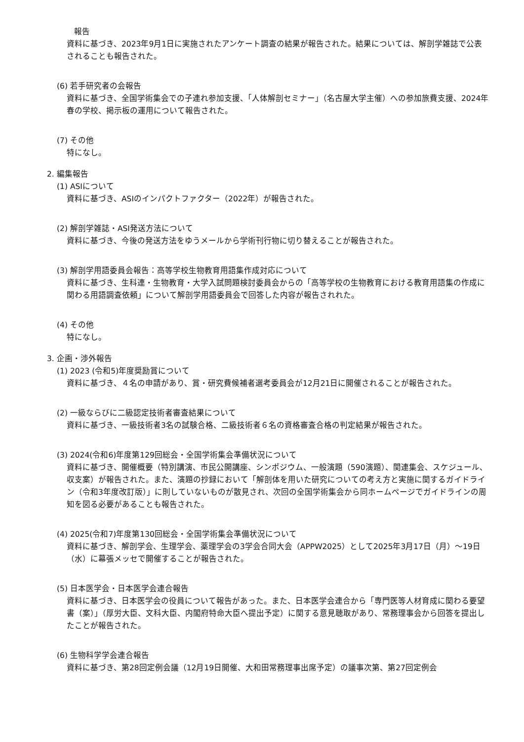報告
資料に基づき、2023年9月1日に実施されたアンケート調査の結果が報告された。結果については、解剖学雑誌で公表されることも報告された。
(6) 若手研究者の会報告
資料に基づき、全国学術集会での子連れ参加支援、「人体解剖セミナー」（名古屋大学主催）への参加旅費支援、2024年春の学校、掲示板の運用について報告された。
(7) その他
特になし。
2. 編集報告
(1) ASIについて
資料に基づき、ASIのインパクトファクター（2022年）が報告された。
(2) 解剖学雑誌・ASI発送方法について
資料に基づき、今後の発送方法をゆうメールから学術刊行物に切り替えることが報告された。
(3) 解剖学用語委員会報告：高等学校生物教育用語集作成対応について
資料に基づき、生科連・生物教育・大学入試問題検討委員会からの「高等学校の生物教育における教育用語集の作成に関わる用語調査依頼」について解剖学用語委員会で回答した内容が報告されれた。
(4) その他
特になし。
3. 企画・渉外報告
(1) 2023 (令和5)年度奨励賞について
資料に基づき、４名の申請があり、賞・研究費候補者選考委員会が12月21日に開催されることが報告された。
(2) 一級ならびに二級認定技術者審査結果について
資料に基づき、一級技術者3名の試験合格、二級技術者６名の資格審査合格の判定結果が報告された。
(3) 2024(令和6)年度第129回総会・全国学術集会準備状況について
資料に基づき、開催概要（特別講演、市民公開講座、シンポジウム、一般演題（590演題）、関連集会、スケジュール、収支案）が報告された。また、演題の抄録において「解剖体を用いた研究についての考え方と実施に関するガイドライン（令和3年度改訂版）」に則していないものが散見され、次回の全国学術集会から同ホームページでガイドラインの周知を図る必要があることも報告された。
(4) 2025(令和7)年度第130回総会・全国学術集会準備状況について
資料に基づき、解剖学会、生理学会、薬理学会の3学会合同大会（APPW2025）として2025年3月17日（月）～19日（水）に幕張メッセで開催することが報告された。
(5) 日本医学会・日本医学会連合報告
資料に基づき、日本医学会の役員について報告があった。また、日本医学会連合から「専門医等人材育成に関わる要望書（案）」（厚労大臣、文科大臣、内閣府特命大臣へ提出予定）に関する意見聴取があり、常務理事会から回答を提出したことが報告された。
(6) 生物科学学会連合報告
資料に基づき、第28回定例会議（12月19日開催、大和田常務理事出席予定）の議事次第、第27回定例会